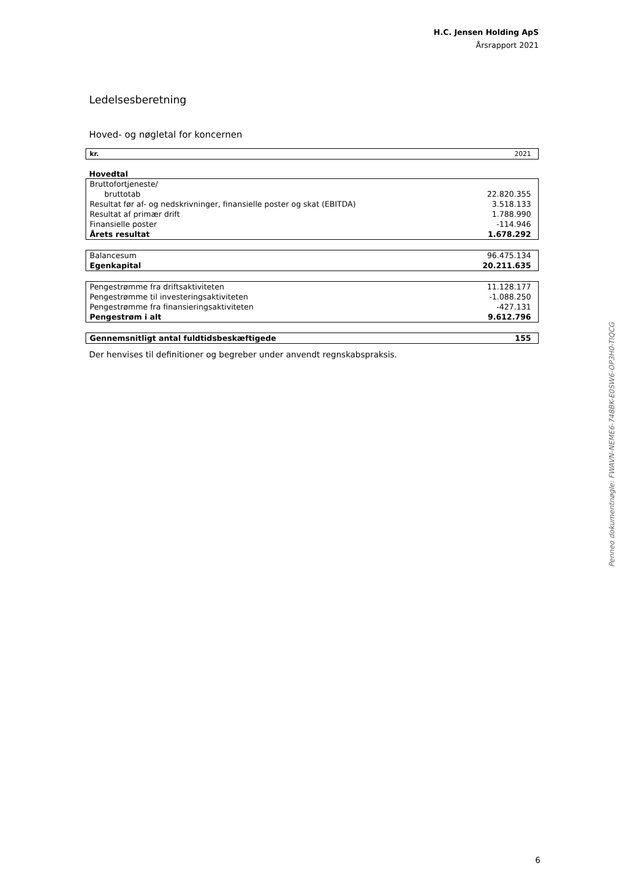H.C. Jensen Holding ApS
Årsrapport 2021
Ledelsesberetning
Hoved- og nøgletal for koncernen
| kr. | 2021 |
Hovedtal
| Bruttofortjeneste/ bruttotab | 22.820.355 |
| Resultat før af- og nedskrivninger, finansielle poster og skat (EBITDA) | 3.518.133 |
| Resultat af primær drift | 1.788.990 |
| Finansielle poster | -114.946 |
| Årets resultat | 1.678.292 |
| Balancesum | 96.475.134 |
| Egenkapital | 20.211.635 |
| Pengestrømme fra driftsaktiviteten | 11.128.177 |
| Pengestrømme til investeringsaktiviteten | -1.088.250 |
| Pengestrømme fra finansieringsaktiviteten | -427.131 |
| Pengestrøm i alt | 9.612.796 |
| Gennemsnitligt antal fuldtidsbeskæftigede | 155 |
Der henvises til definitioner og begreber under anvendt regnskabspraksis.
Penneo dokumentnøgle: FWAVN-NEME6-748BK-E0SW6-OP3H0-TIQCG
6